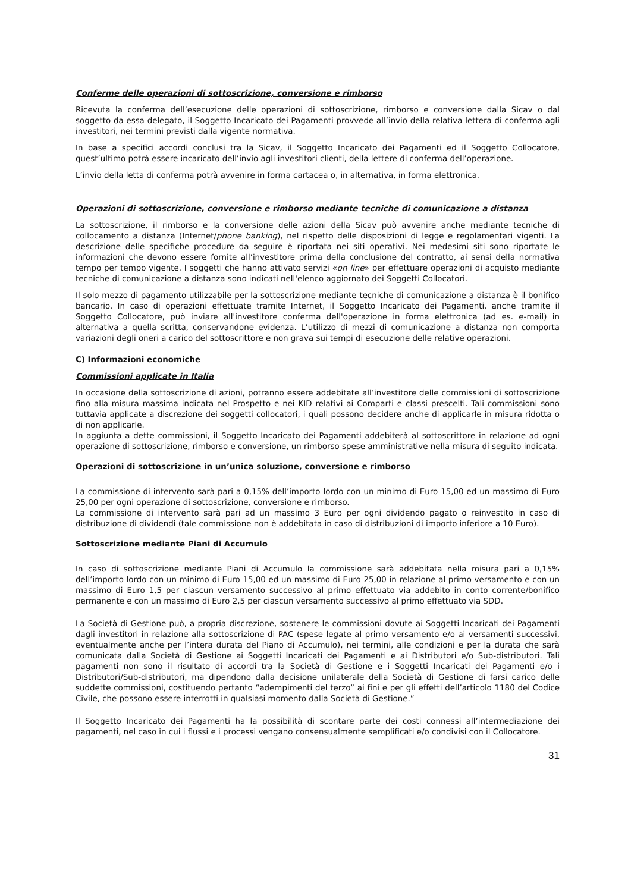Conferme delle operazioni di sottoscrizione, conversione e rimborso
Ricevuta la conferma dell’esecuzione delle operazioni di sottoscrizione, rimborso e conversione dalla Sicav o dal soggetto da essa delegato, il Soggetto Incaricato dei Pagamenti provvede all’invio della relativa lettera di conferma agli investitori, nei termini previsti dalla vigente normativa.
In base a specifici accordi conclusi tra la Sicav, il Soggetto Incaricato dei Pagamenti ed il Soggetto Collocatore, quest’ultimo potrà essere incaricato dell’invio agli investitori clienti, della lettere di conferma dell’operazione.
L’invio della letta di conferma potrà avvenire in forma cartacea o, in alternativa, in forma elettronica.
Operazioni di sottoscrizione, conversione e rimborso mediante tecniche di comunicazione a distanza
La sottoscrizione, il rimborso e la conversione delle azioni della Sicav può avvenire anche mediante tecniche di collocamento a distanza (Internet/phone banking), nel rispetto delle disposizioni di legge e regolamentari vigenti. La descrizione delle specifiche procedure da seguire è riportata nei siti operativi. Nei medesimi siti sono riportate le informazioni che devono essere fornite all’investitore prima della conclusione del contratto, ai sensi della normativa tempo per tempo vigente. I soggetti che hanno attivato servizi «on line» per effettuare operazioni di acquisto mediante tecniche di comunicazione a distanza sono indicati nell'elenco aggiornato dei Soggetti Collocatori.
Il solo mezzo di pagamento utilizzabile per la sottoscrizione mediante tecniche di comunicazione a distanza è il bonifico bancario. In caso di operazioni effettuate tramite Internet, il Soggetto Incaricato dei Pagamenti, anche tramite il Soggetto Collocatore, può inviare all'investitore conferma dell'operazione in forma elettronica (ad es. e-mail) in alternativa a quella scritta, conservandone evidenza. L’utilizzo di mezzi di comunicazione a distanza non comporta variazioni degli oneri a carico del sottoscrittore e non grava sui tempi di esecuzione delle relative operazioni.
C) Informazioni economiche
Commissioni applicate in Italia
In occasione della sottoscrizione di azioni, potranno essere addebitate all’investitore delle commissioni di sottoscrizione fino alla misura massima indicata nel Prospetto e nei KID relativi ai Comparti e classi prescelti. Tali commissioni sono tuttavia applicate a discrezione dei soggetti collocatori, i quali possono decidere anche di applicarle in misura ridotta o di non applicarle.
In aggiunta a dette commissioni, il Soggetto Incaricato dei Pagamenti addebiterà al sottoscrittore in relazione ad ogni operazione di sottoscrizione, rimborso e conversione, un rimborso spese amministrative nella misura di seguito indicata.
Operazioni di sottoscrizione in un’unica soluzione, conversione e rimborso
La commissione di intervento sarà pari a 0,15% dell’importo lordo con un minimo di Euro 15,00 ed un massimo di Euro 25,00 per ogni operazione di sottoscrizione, conversione e rimborso.
La commissione di intervento sarà pari ad un massimo 3 Euro per ogni dividendo pagato o reinvestito in caso di distribuzione di dividendi (tale commissione non è addebitata in caso di distribuzioni di importo inferiore a 10 Euro).
Sottoscrizione mediante Piani di Accumulo
In caso di sottoscrizione mediante Piani di Accumulo la commissione sarà addebitata nella misura pari a 0,15% dell’importo lordo con un minimo di Euro 15,00 ed un massimo di Euro 25,00 in relazione al primo versamento e con un massimo di Euro 1,5 per ciascun versamento successivo al primo effettuato via addebito in conto corrente/bonifico permanente e con un massimo di Euro 2,5 per ciascun versamento successivo al primo effettuato via SDD.
La Società di Gestione può, a propria discrezione, sostenere le commissioni dovute ai Soggetti Incaricati dei Pagamenti dagli investitori in relazione alla sottoscrizione di PAC (spese legate al primo versamento e/o ai versamenti successivi, eventualmente anche per l’intera durata del Piano di Accumulo), nei termini, alle condizioni e per la durata che sarà comunicata dalla Società di Gestione ai Soggetti Incaricati dei Pagamenti e ai Distributori e/o Sub-distributori. Tali pagamenti non sono il risultato di accordi tra la Società di Gestione e i Soggetti Incaricati dei Pagamenti e/o i Distributori/Sub-distributori, ma dipendono dalla decisione unilaterale della Società di Gestione di farsi carico delle suddette commissioni, costituendo pertanto “adempimenti del terzo” ai fini e per gli effetti dell’articolo 1180 del Codice Civile, che possono essere interrotti in qualsiasi momento dalla Società di Gestione.”
Il Soggetto Incaricato dei Pagamenti ha la possibilità di scontare parte dei costi connessi all’intermediazione dei pagamenti, nel caso in cui i flussi e i processi vengano consensualmente semplificati e/o condivisi con il Collocatore.
31